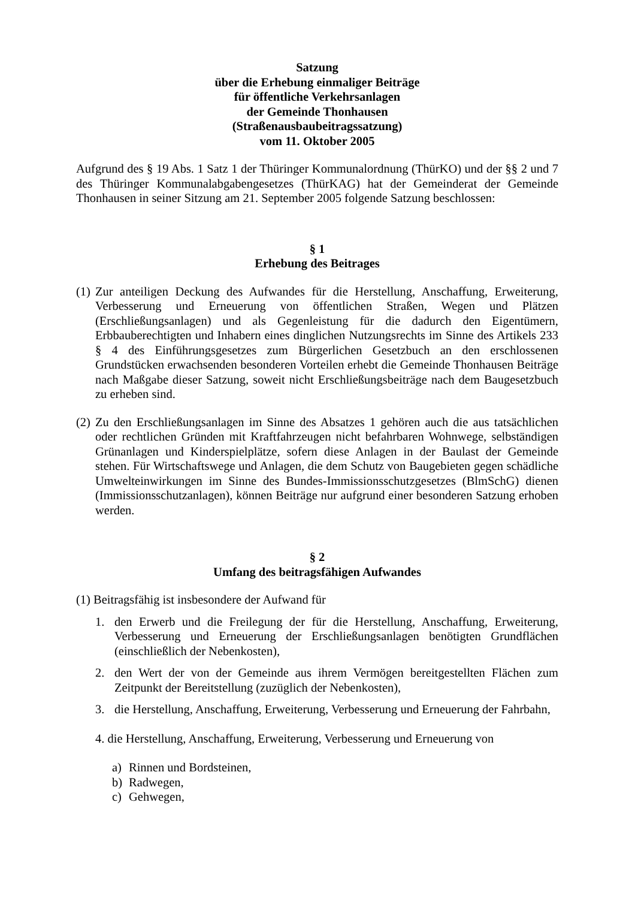Satzung
über die Erhebung einmaliger Beiträge
für öffentliche Verkehrsanlagen
der Gemeinde Thonhausen
(Straßenausbaubeitragssatzung)
vom 11. Oktober 2005
Aufgrund des § 19 Abs. 1 Satz 1 der Thüringer Kommunalordnung (ThürKO) und der §§ 2 und 7 des Thüringer Kommunalabgabengesetzes (ThürKAG) hat der Gemeinderat der Gemeinde Thonhausen in seiner Sitzung am 21. September 2005 folgende Satzung beschlossen:
§ 1
Erhebung des Beitrages
(1)
Zur anteiligen Deckung des Aufwandes für die Herstellung, Anschaffung, Erweiterung, Verbesserung und Erneuerung von öffentlichen Straßen, Wegen und Plätzen (Erschließungsanlagen) und als Gegenleistung für die dadurch den Eigentümern, Erbbauberechtigten und Inhabern eines dinglichen Nutzungsrechts im Sinne des Artikels 233 § 4 des Einführungsgesetzes zum Bürgerlichen Gesetzbuch an den erschlossenen Grundstücken erwachsenden besonderen Vorteilen erhebt die Gemeinde Thonhausen Beiträge nach Maßgabe dieser Satzung, soweit nicht Erschließungsbeiträge nach dem Baugesetzbuch zu erheben sind.
(2)
Zu den Erschließungsanlagen im Sinne des Absatzes 1 gehören auch die aus tatsächlichen oder rechtlichen Gründen mit Kraftfahrzeugen nicht befahrbaren Wohnwege, selbständigen Grünanlagen und Kinderspielplätze, sofern diese Anlagen in der Baulast der Gemeinde stehen. Für Wirtschaftswege und Anlagen, die dem Schutz von Baugebieten gegen schädliche Umwelteinwirkungen im Sinne des Bundes-Immissionsschutzgesetzes (BlmSchG) dienen (Immissionsschutzanlagen), können Beiträge nur aufgrund einer besonderen Satzung erhoben werden.
§ 2
Umfang des beitragsfähigen Aufwandes
(1) Beitragsfähig ist insbesondere der Aufwand für
1. den Erwerb und die Freilegung der für die Herstellung, Anschaffung, Erweiterung, Verbesserung und Erneuerung der Erschließungsanlagen benötigten Grundflächen (einschließlich der Nebenkosten),
2. den Wert der von der Gemeinde aus ihrem Vermögen bereitgestellten Flächen zum Zeitpunkt der Bereitstellung (zuzüglich der Nebenkosten),
3. die Herstellung, Anschaffung, Erweiterung, Verbesserung und Erneuerung der Fahrbahn,
4. die Herstellung, Anschaffung, Erweiterung, Verbesserung und Erneuerung von
a) Rinnen und Bordsteinen,
b) Radwegen,
c) Gehwegen,